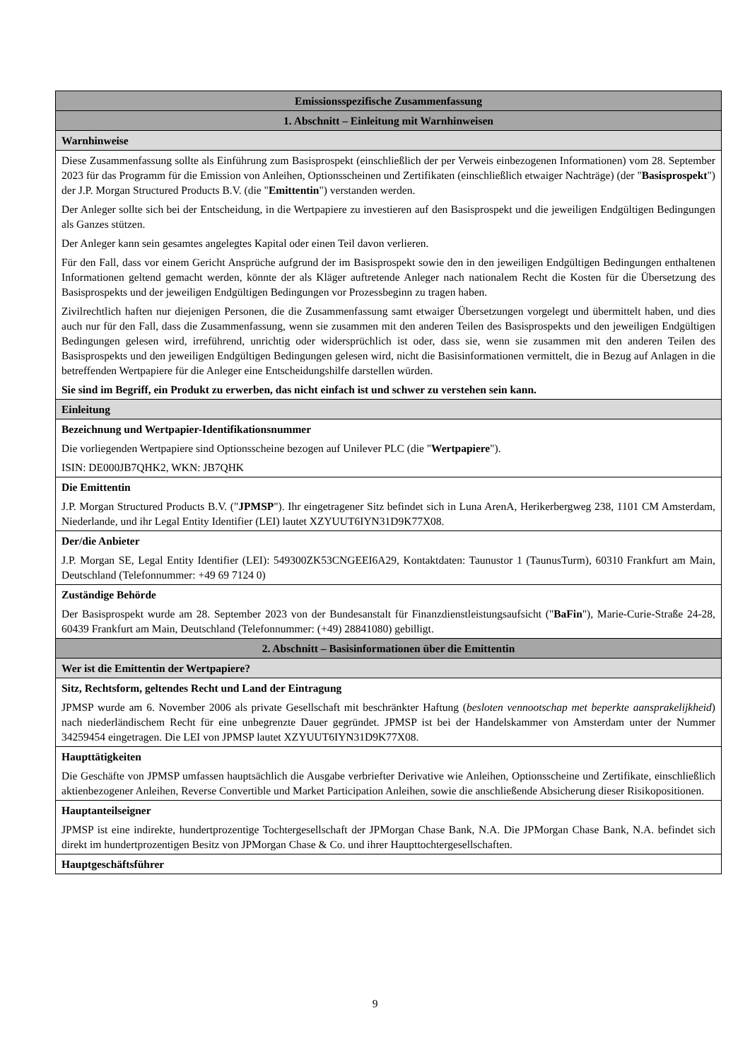| Emissionsspezifische Zusammenfassung |
| 1. Abschnitt – Einleitung mit Warnhinweisen |
| Warnhinweise |
| Diese Zusammenfassung sollte als Einführung zum Basisprospekt (einschließlich der per Verweis einbezogenen Informationen) vom 28. September 2023 für das Programm für die Emission von Anleihen, Optionsscheinen und Zertifikaten (einschließlich etwaiger Nachträge) (der " Basisprospekt ") der J.P. Morgan Structured Products B.V. (die " Emittentin ") verstanden werden. Der Anleger sollte sich bei der Entscheidung, in die Wertpapiere zu investieren auf den Basisprospekt und die jeweiligen Endgültigen Bedingungen als Ganzes stützen. Der Anleger kann sein gesamtes angelegtes Kapital oder einen Teil davon verlieren. Für den Fall, dass vor einem Gericht Ansprüche aufgrund der im Basisprospekt sowie den in den jeweiligen Endgültigen Bedingungen enthaltenen Informationen geltend gemacht werden, könnte der als Kläger auftretende Anleger nach nationalem Recht die Kosten für die Übersetzung des Basisprospekts und der jeweiligen Endgültigen Bedingungen vor Prozessbeginn zu tragen haben. Zivilrechtlich haften nur diejenigen Personen, die die Zusammenfassung samt etwaiger Übersetzungen vorgelegt und übermittelt haben, und dies auch nur für den Fall, dass die Zusammenfassung, wenn sie zusammen mit den anderen Teilen des Basisprospekts und den jeweiligen Endgültigen Bedingungen gelesen wird, irreführend, unrichtig oder widersprüchlich ist oder, dass sie, wenn sie zusammen mit den anderen Teilen des Basisprospekts und den jeweiligen Endgültigen Bedingungen gelesen wird, nicht die Basisinformationen vermittelt, die in Bezug auf Anlagen in die betreffenden Wertpapiere für die Anleger eine Entscheidungshilfe darstellen würden. Sie sind im Begriff, ein Produkt zu erwerben, das nicht einfach ist und schwer zu verstehen sein kann. |
| Einleitung |
| Bezeichnung und Wertpapier-Identifikationsnummer Die vorliegenden Wertpapiere sind Optionsscheine bezogen auf Unilever PLC (die " Wertpapiere "). ISIN: DE000JB7QHK2, WKN: JB7QHK |
| Die Emittentin J.P. Morgan Structured Products B.V. (" JPMSP "). Ihr eingetragener Sitz befindet sich in Luna ArenA, Herikerbergweg 238, 1101 CM Amsterdam, Niederlande, und ihr Legal Entity Identifier (LEI) lautet XZYUUT6IYN31D9K77X08. |
| Der/die Anbieter J.P. Morgan SE, Legal Entity Identifier (LEI): 549300ZK53CNGEEI6A29, Kontaktdaten: Taunustor 1 (TaunusTurm), 60310 Frankfurt am Main, Deutschland (Telefonnummer: +49 69 7124 0) |
| Zuständige Behörde Der Basisprospekt wurde am 28. September 2023 von der Bundesanstalt für Finanzdienstleistungsaufsicht (" BaFin "), Marie-Curie-Straße 24-28, 60439 Frankfurt am Main, Deutschland (Telefonnummer: (+49) 28841080) gebilligt. |
| 2. Abschnitt – Basisinformationen über die Emittentin |
| Wer ist die Emittentin der Wertpapiere? |
| Sitz, Rechtsform, geltendes Recht und Land der Eintragung JPMSP wurde am 6. November 2006 als private Gesellschaft mit beschränkter Haftung ( besloten vennootschap met beperkte aansprakelijkheid ) nach niederländischem Recht für eine unbegrenzte Dauer gegründet. JPMSP ist bei der Handelskammer von Amsterdam unter der Nummer 34259454 eingetragen. Die LEI von JPMSP lautet XZYUUT6IYN31D9K77X08. |
| Haupttätigkeiten Die Geschäfte von JPMSP umfassen hauptsächlich die Ausgabe verbriefter Derivative wie Anleihen, Optionsscheine und Zertifikate, einschließlich aktienbezogener Anleihen, Reverse Convertible und Market Participation Anleihen, sowie die anschließende Absicherung dieser Risikopositionen. |
| Hauptanteilseigner JPMSP ist eine indirekte, hundertprozentige Tochtergesellschaft der JPMorgan Chase Bank, N.A. Die JPMorgan Chase Bank, N.A. befindet sich direkt im hundertprozentigen Besitz von JPMorgan Chase & Co. und ihrer Haupttochtergesellschaften. |
| Hauptgeschäftsführer |
9